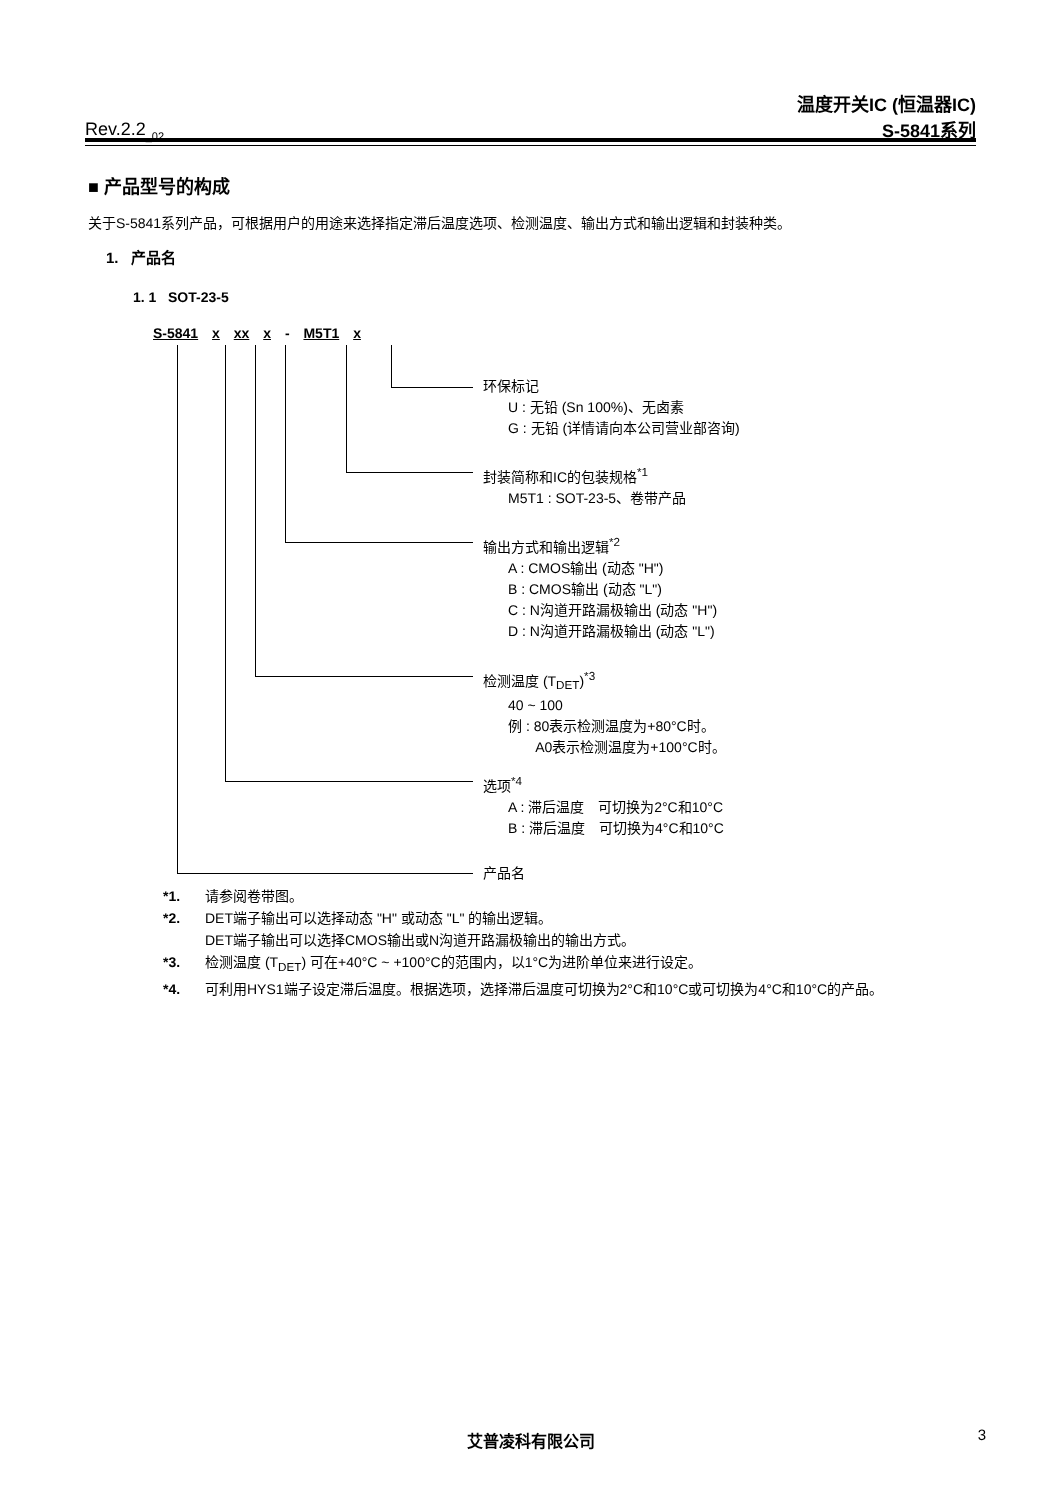Rev.2.2<sub>_02</sub>
温度开关IC (恒温器IC)
S-5841系列
■ 产品型号的构成
关于S-5841系列产品，可根据用户的用途来选择指定滞后温度选项、检测温度、输出方式和输出逻辑和封装种类。
1. 产品名
1. 1 SOT-23-5
S-5841 x xx x - M5T1 x
环保标记
U : 无铅 (Sn 100%)、无卤素
G : 无铅 (详情请向本公司营业部咨询)
封装简称和IC的包装规格<sup>*1</sup>
M5T1 : SOT-23-5、卷带产品
输出方式和输出逻辑<sup>*2</sup>
A : CMOS输出 (动态 "H")
B : CMOS输出 (动态 "L")
C : N沟道开路漏极输出 (动态 "H")
D : N沟道开路漏极输出 (动态 "L")
检测温度 (T<sub>DET</sub>)<sup>*3</sup>
40 ~ 100
例 : 80表示检测温度为+80°C时。
A0表示检测温度为+100°C时。
选项<sup>*4</sup>
A : 滞后温度　可切换为2°C和10°C
B : 滞后温度　可切换为4°C和10°C
产品名
*1. 请参阅卷带图。
*2. DET端子输出可以选择动态 "H" 或动态 "L" 的输出逻辑。
DET端子输出可以选择CMOS输出或N沟道开路漏极输出的输出方式。
*3. 检测温度 (T<sub>DET</sub>) 可在+40°C ~ +100°C的范围内，以1°C为进阶单位来进行设定。
*4. 可利用HYS1端子设定滞后温度。根据选项，选择滞后温度可切换为2°C和10°C或可切换为4°C和10°C的产品。
艾普凌科有限公司 3